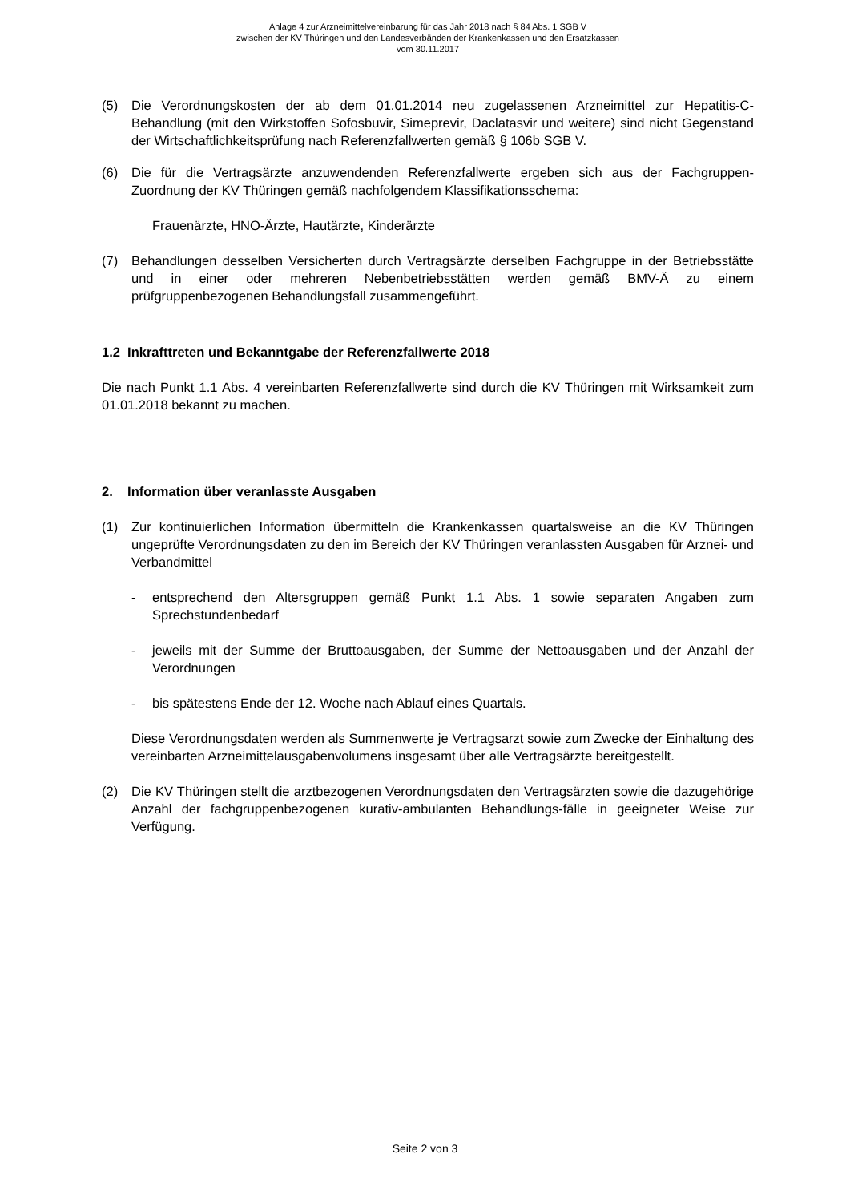Anlage 4 zur Arzneimittelvereinbarung für das Jahr 2018 nach § 84 Abs. 1 SGB V
zwischen der KV Thüringen und den Landesverbänden der Krankenkassen und den Ersatzkassen
vom 30.11.2017
(5) Die Verordnungskosten der ab dem 01.01.2014 neu zugelassenen Arzneimittel zur Hepatitis-C-Behandlung (mit den Wirkstoffen Sofosbuvir, Simeprevir, Daclatasvir und weitere) sind nicht Gegenstand der Wirtschaftlichkeitsprüfung nach Referenzfallwerten gemäß § 106b SGB V.
(6) Die für die Vertragsärzte anzuwendenden Referenzfallwerte ergeben sich aus der Fachgruppen-Zuordnung der KV Thüringen gemäß nachfolgendem Klassifikationsschema:
Frauenärzte, HNO-Ärzte, Hautärzte, Kinderärzte
(7) Behandlungen desselben Versicherten durch Vertragsärzte derselben Fachgruppe in der Betriebsstätte und in einer oder mehreren Nebenbetriebsstätten werden gemäß BMV-Ä zu einem prüfgruppenbezogenen Behandlungsfall zusammengeführt.
1.2 Inkrafttreten und Bekanntgabe der Referenzfallwerte 2018
Die nach Punkt 1.1 Abs. 4 vereinbarten Referenzfallwerte sind durch die KV Thüringen mit Wirksamkeit zum 01.01.2018 bekannt zu machen.
2. Information über veranlasste Ausgaben
(1) Zur kontinuierlichen Information übermitteln die Krankenkassen quartalsweise an die KV Thüringen ungeprüfte Verordnungsdaten zu den im Bereich der KV Thüringen veranlassten Ausgaben für Arznei- und Verbandmittel
- entsprechend den Altersgruppen gemäß Punkt 1.1 Abs. 1 sowie separaten Angaben zum Sprechstundenbedarf
- jeweils mit der Summe der Bruttoausgaben, der Summe der Nettoausgaben und der Anzahl der Verordnungen
- bis spätestens Ende der 12. Woche nach Ablauf eines Quartals.
Diese Verordnungsdaten werden als Summenwerte je Vertragsarzt sowie zum Zwecke der Einhaltung des vereinbarten Arzneimittelausgabenvolumens insgesamt über alle Vertragsärzte bereitgestellt.
(2) Die KV Thüringen stellt die arztbezogenen Verordnungsdaten den Vertragsärzten sowie die dazugehörige Anzahl der fachgruppenbezogenen kurativ-ambulanten Behandlungs-fälle in geeigneter Weise zur Verfügung.
Seite 2 von 3